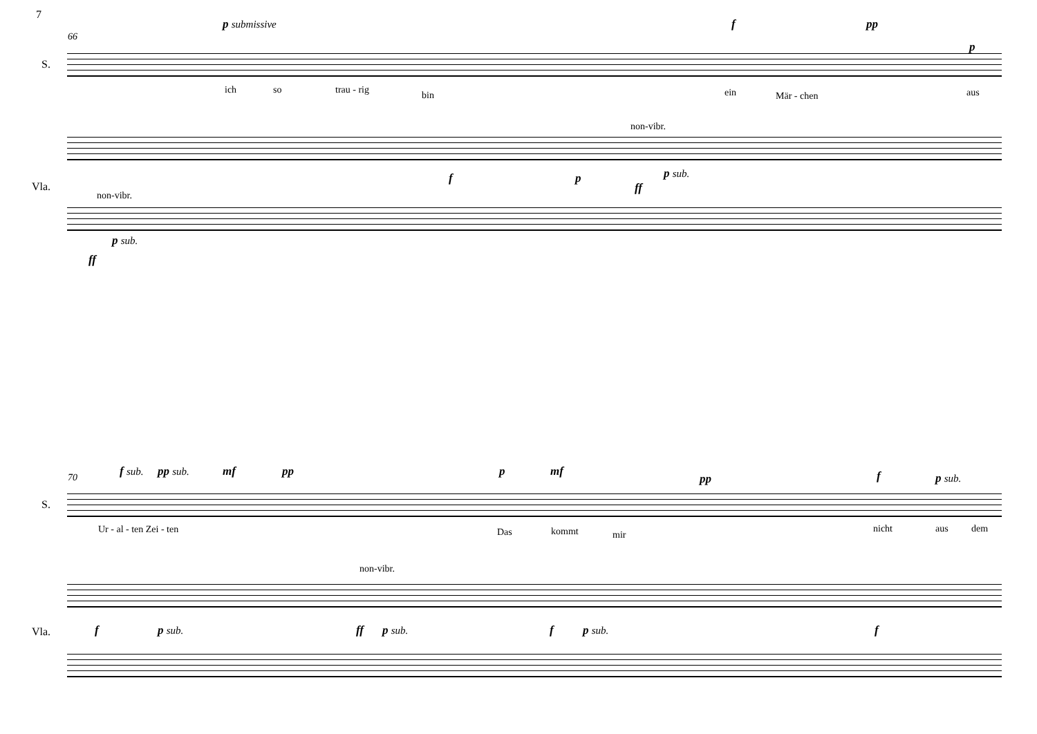7
p submissive f pp
66
S.
p
ich so trau - rig bin ein Mär - chen aus
non-vibr.
Vla.
f p
ff
p sub.
non-vibr.
p sub.
ff
f sub. pp sub. mf pp p mf
pp f p sub.
70
S.
Ur - al - ten Zei - ten Das kommt mir
nicht aus dem
non-vibr.
Vla. f p sub. ff p sub. f p sub. f